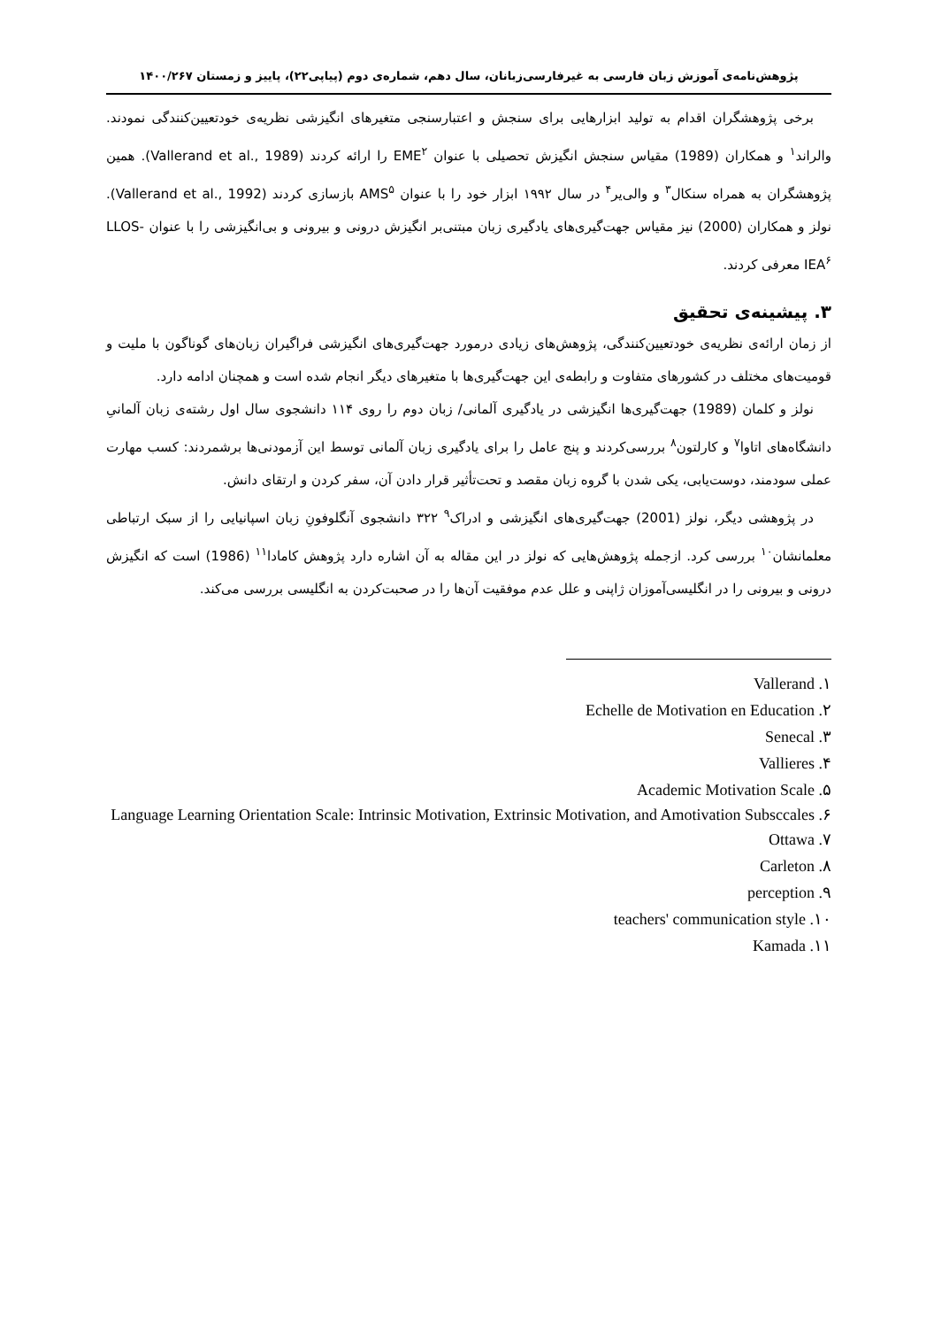پژوهش‌نامه‌ی آموزش زبان فارسی به غیرفارسی‌زبانان، سال دهم، شماره‌ی دوم (پیاپی۲۲)، پاییز و زمستان ۱۴۰۰/۲۶۷
برخی پژوهشگران اقدام به تولید ابزارهایی برای سنجش و اعتبارسنجی متغیرهای انگیزشی نظریه‌ی خودتعیین‌کنندگی نمودند. والراند<sup>۱</sup> و همکاران (1989) مقیاس سنجش انگیزش تحصیلی با عنوان EME<sup>۲</sup> را ارائه کردند (Vallerand et al., 1989). همین پژوهشگران به همراه سنکال<sup>۳</sup> و والی‌یر<sup>۴</sup> در سال ۱۹۹۲ ابزار خود را با عنوان AMS<sup>۵</sup> بازسازی کردند (Vallerand et al., 1992). نولز و همکاران (2000) نیز مقیاس جهت‌گیری‌های یادگیری زبان مبتنی‌بر انگیزش درونی و بیرونی و بی‌انگیزشی را با عنوان LLOS-IEA<sup>۶</sup> معرفی کردند.
۳. پیشینه‌ی تحقیق
از زمان ارائه‌ی نظریه‌ی خودتعیین‌کنندگی، پژوهش‌های زیادی درمورد جهت‌گیری‌های انگیزشی فراگیران زبان‌های گوناگون با ملیت و قومیت‌های مختلف در کشورهای متفاوت و رابطه‌ی این جهت‌گیری‌ها با متغیرهای دیگر انجام شده است و همچنان ادامه دارد.
نولز و کلمان (1989) جهت‌گیری‌ها انگیزشی در یادگیری آلمانی/ زبان دوم را روی ۱۱۴ دانشجوی سال اول رشته‌ی زبان آلمانیِ دانشگاه‌های اتاوا<sup>۷</sup> و کارلتون<sup>۸</sup> بررسی‌کردند و پنج عامل را برای یادگیری زبان آلمانی توسط این آزمودنی‌ها برشمردند: کسب مهارت عملی سودمند، دوست‌یابی، یکی شدن با گروه زبان مقصد و تحت‌تأثیر قرار دادن آن، سفر کردن و ارتقای دانش.
در پژوهشی دیگر، نولز (2001) جهت‌گیری‌های انگیزشی و ادراک<sup>۹</sup> ۳۲۲ دانشجوی آنگلوفونِ زبان اسپانیایی را از سبک ارتباطی معلمانشان<sup>۱۰</sup> بررسی کرد. ازجمله پژوهش‌هایی که نولز در این مقاله به آن اشاره دارد پژوهش کامادا<sup>۱۱</sup> (1986) است که انگیزش درونی و بیرونی را در انگلیسی‌آموزان ژاپنی و علل عدم موفقیت آن‌ها را در صحبت‌کردن به انگلیسی بررسی می‌کند.
۱. Vallerand
۲. Echelle de Motivation en Education
۳. Senecal
۴. Vallieres
۵. Academic Motivation Scale
۶. Language Learning Orientation Scale: Intrinsic Motivation, Extrinsic Motivation, and Amotivation Subsccales
۷. Ottawa
۸. Carleton
۹. perception
۱۰. teachers' communication style
۱۱. Kamada